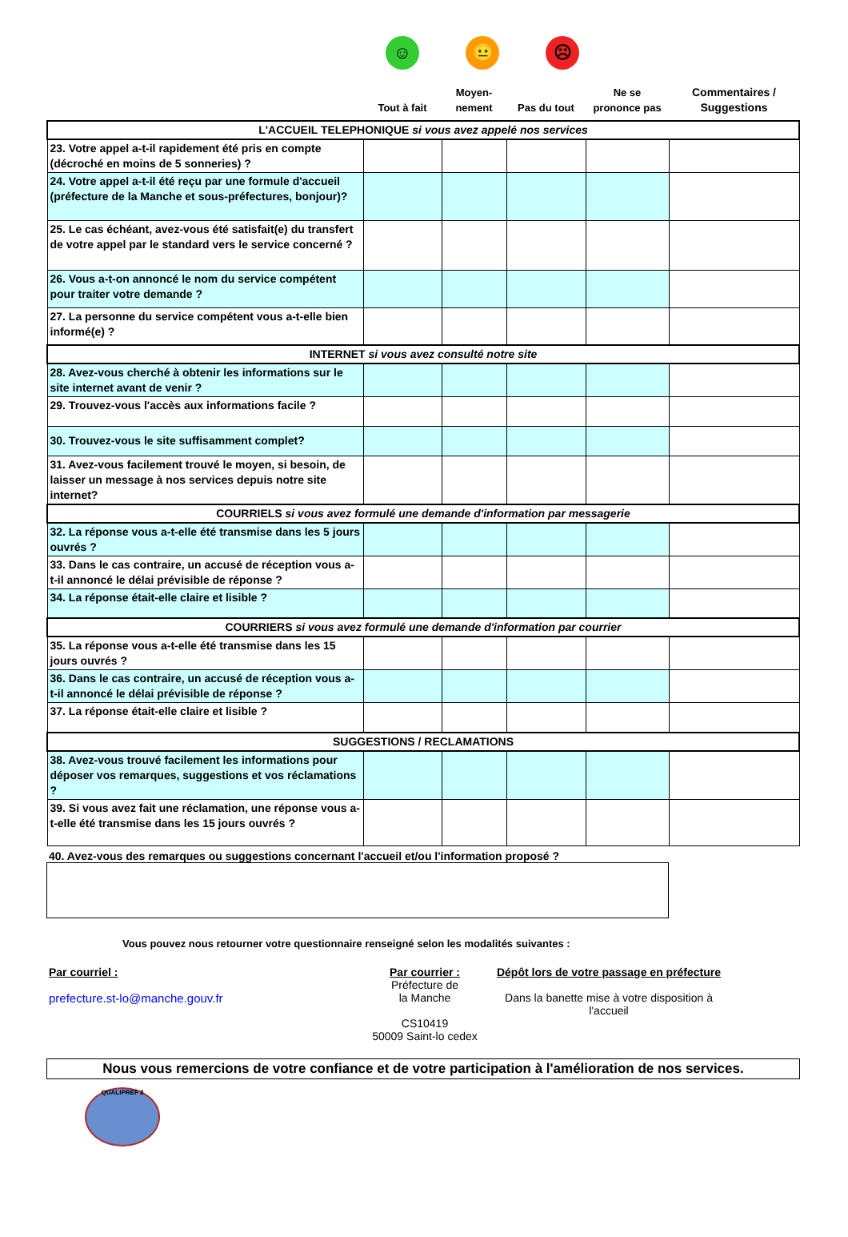☺ 😐 ☹
| | Tout à fait | Moyen- nement | Pas du tout | Ne se prononce pas | Commentaires / Suggestions |
| --- | --- | --- | --- | --- | --- |
| L'ACCUEIL TELEPHONIQUE si vous avez appelé nos services | | | | | |
| 23. Votre appel a-t-il rapidement été pris en compte (décroché en moins de 5 sonneries) ? | | | | | |
| 24. Votre appel a-t-il été reçu par une formule d'accueil (préfecture de la Manche et sous-préfectures, bonjour)? | | | | | |
| 25. Le cas échéant, avez-vous été satisfait(e) du transfert de votre appel par le standard vers le service concerné ? | | | | | |
| 26. Vous a-t-on annoncé le nom du service compétent pour traiter votre demande ? | | | | | |
| 27. La personne du service compétent vous a-t-elle bien informé(e) ? | | | | | |
| INTERNET si vous avez consulté notre site | | | | | |
| 28. Avez-vous cherché à obtenir les informations sur le site internet avant de venir ? | | | | | |
| 29. Trouvez-vous l'accès aux informations facile ? | | | | | |
| 30. Trouvez-vous le site suffisamment complet? | | | | | |
| 31. Avez-vous facilement trouvé le moyen, si besoin, de laisser un message à nos services depuis notre site internet? | | | | | |
| COURRIELS si vous avez formulé une demande d'information par messagerie | | | | | |
| 32. La réponse vous a-t-elle été transmise dans les 5 jours ouvrés ? | | | | | |
| 33. Dans le cas contraire, un accusé de réception vous a-t-il annoncé le délai prévisible de réponse ? | | | | | |
| 34. La réponse était-elle claire et lisible ? | | | | | |
| COURRIERS si vous avez formulé une demande d'information par courrier | | | | | |
| 35. La réponse vous a-t-elle été transmise dans les 15 jours ouvrés ? | | | | | |
| 36. Dans le cas contraire, un accusé de réception vous a-t-il annoncé le délai prévisible de réponse ? | | | | | |
| 37. La réponse était-elle claire et lisible ? | | | | | |
| SUGGESTIONS / RECLAMATIONS | | | | | |
| 38. Avez-vous trouvé facilement les informations pour déposer vos remarques, suggestions et vos réclamations ? | | | | | |
| 39. Si vous avez fait une réclamation, une réponse vous a-t-elle été transmise dans les 15 jours ouvrés ? | | | | | |
40. Avez-vous des remarques ou suggestions concernant l'accueil et/ou l'information proposé ?
Vous pouvez nous retourner votre questionnaire renseigné selon les modalités suivantes :
Par courriel :
prefecture.st-lo@manche.gouv.fr
Par courrier :
Préfecture de
la Manche
CS10419
50009 Saint-lo cedex
Dépôt lors de votre passage en préfecture
Dans la banette mise à votre disposition à l'accueil
Nous vous remercions de votre confiance et de votre participation à l'amélioration de nos services.
QUALIPREF 2